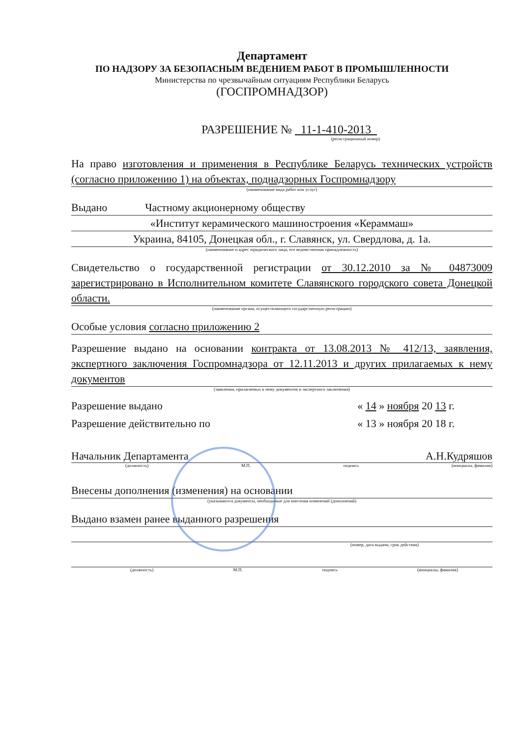Департамент
ПО НАДЗОРУ ЗА БЕЗОПАСНЫМ ВЕДЕНИЕМ РАБОТ В ПРОМЫШЛЕННОСТИ
Министерства по чрезвычайным ситуациям Республики Беларусь
(ГОСПРОМНАДЗОР)
РАЗРЕШЕНИЕ № 11-1-410-2013
(регистрационный номер)
На право изготовления и применения в Республике Беларусь технических устройств (согласно приложению 1) на объектах, поднадзорных Госпромнадзору
(наименование вида работ или услуг)
Выдано Частному акционерному обществу
«Институт керамического машиностроения «Кераммаш»
Украина, 84105, Донецкая обл., г. Славянск, ул. Свердлова, д. 1а.
(наименование и адрес юридического лица, его ведомственная принадлежность)
Свидетельство о государственной регистрации от 30.12.2010 за № 04873009 зарегистрировано в Исполнительном комитете Славянского городского совета Донецкой области.
(наименование органа, осуществляющего государственную регистрацию)
Особые условия согласно приложению 2
Разрешение выдано на основании контракта от 13.08.2013 № 412/13, заявления, экспертного заключения Госпромнадзора от 12.11.2013 и других прилагаемых к нему документов
(заявления, прилагаемых к нему документов и экспертного заключения)
Разрешение выдано « 14 » ноября 20 13 г.
Разрешение действительно по « 13 » ноября 20 18 г.
Начальник Департамента А.Н.Кудряшов
(должность) М.П. подпись (инициалы, фамилия)
Внесены дополнения (изменения) на основании
(указываются документы, необходимые для внесения изменений (дополнений)
Выдано взамен ранее выданного разрешения
(номер, дата выдачи, срок действия)
(должность) М.П. подпись (инициалы, фамилия)